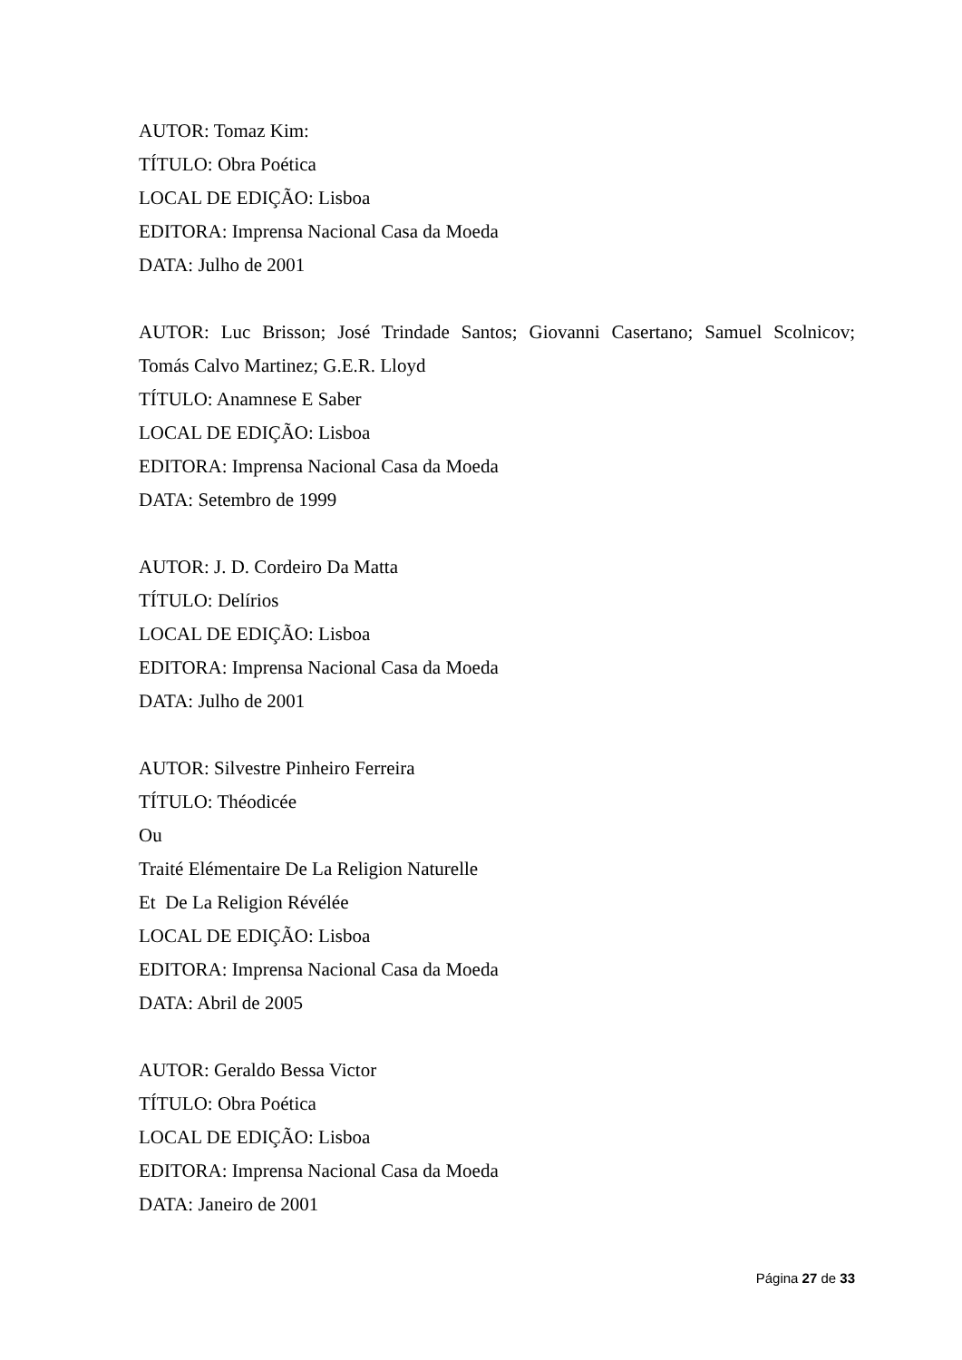AUTOR: Tomaz Kim:
TÍTULO: Obra Poética
LOCAL DE EDIÇÃO: Lisboa
EDITORA: Imprensa Nacional Casa da Moeda
DATA: Julho de 2001
AUTOR: Luc Brisson; José Trindade Santos; Giovanni Casertano; Samuel Scolnicov;
Tomás Calvo Martinez; G.E.R. Lloyd
TÍTULO: Anamnese E Saber
LOCAL DE EDIÇÃO: Lisboa
EDITORA: Imprensa Nacional Casa da Moeda
DATA: Setembro de 1999
AUTOR: J. D. Cordeiro Da Matta
TÍTULO: Delírios
LOCAL DE EDIÇÃO: Lisboa
EDITORA: Imprensa Nacional Casa da Moeda
DATA: Julho de 2001
AUTOR: Silvestre Pinheiro Ferreira
TÍTULO: Théodicée
Ou
Traité Elémentaire De La Religion Naturelle
Et De La Religion Révélée
LOCAL DE EDIÇÃO: Lisboa
EDITORA: Imprensa Nacional Casa da Moeda
DATA: Abril de 2005
AUTOR: Geraldo Bessa Victor
TÍTULO: Obra Poética
LOCAL DE EDIÇÃO: Lisboa
EDITORA: Imprensa Nacional Casa da Moeda
DATA: Janeiro de 2001
Página 27 de 33